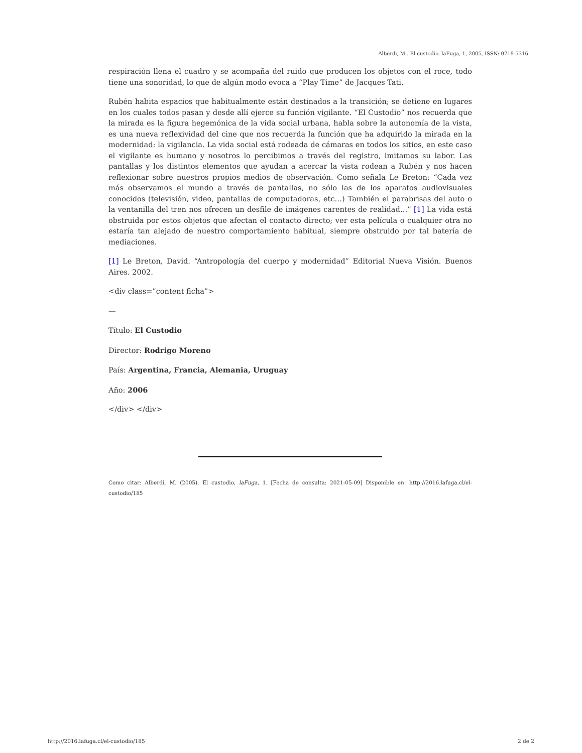Alberdi, M.. El custodio. laFuga, 1, 2005, ISSN: 0718-5316.
respiración llena el cuadro y se acompaña del ruido que producen los objetos con el roce, todo tiene una sonoridad, lo que de algún modo evoca a “Play Time” de Jacques Tati.
Rubén habita espacios que habitualmente están destinados a la transición; se detiene en lugares en los cuales todos pasan y desde allí ejerce su función vigilante. “El Custodio” nos recuerda que la mirada es la figura hegemónica de la vida social urbana, habla sobre la autonomía de la vista, es una nueva reflexividad del cine que nos recuerda la función que ha adquirido la mirada en la modernidad: la vigilancia. La vida social está rodeada de cámaras en todos los sitios, en este caso el vigilante es humano y nosotros lo percibimos a través del registro, imitamos su labor. Las pantallas y los distintos elementos que ayudan a acercar la vista rodean a Rubén y nos hacen reflexionar sobre nuestros propios medios de observación. Como señala Le Breton: “Cada vez más observamos el mundo a través de pantallas, no sólo las de los aparatos audiovisuales conocidos (televisión, video, pantallas de computadoras, etc…) También el parabrisas del auto o la ventanilla del tren nos ofrecen un desfile de imágenes carentes de realidad…” [1] La vida está obstruida por estos objetos que afectan el contacto directo; ver esta película o cualquier otra no estaría tan alejado de nuestro comportamiento habitual, siempre obstruido por tal batería de mediaciones.
[1] Le Breton, David. “Antropología del cuerpo y modernidad” Editorial Nueva Visión. Buenos Aires. 2002.
<div class=”content ficha”>
—
Título: El Custodio
Director: Rodrigo Moreno
País: Argentina, Francia, Alemania, Uruguay
Año: 2006
</div> </div>
Como citar: Alberdi, M. (2005). El custodio, laFuga, 1. [Fecha de consulta: 2021-05-09] Disponible en: http://2016.lafuga.cl/el-custodio/185
http://2016.lafuga.cl/el-custodio/185 2 de 2